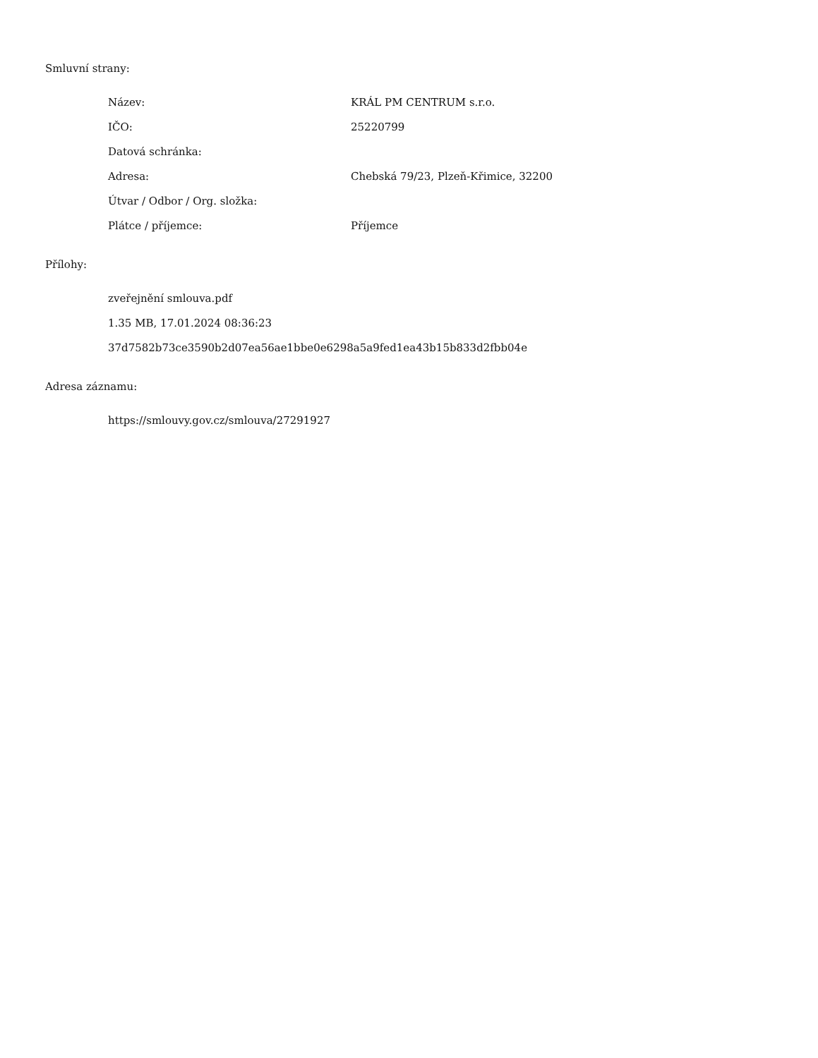Smluvní strany:
Název: KRÁL PM CENTRUM s.r.o.
IČO: 25220799
Datová schránka:
Adresa: Chebská 79/23, Plzeň-Křimice, 32200
Útvar / Odbor / Org. složka:
Plátce / příjemce: Příjemce
Přílohy:
zveřejnění smlouva.pdf
1.35 MB, 17.01.2024 08:36:23
37d7582b73ce3590b2d07ea56ae1bbe0e6298a5a9fed1ea43b15b833d2fbb04e
Adresa záznamu:
https://smlouvy.gov.cz/smlouva/27291927